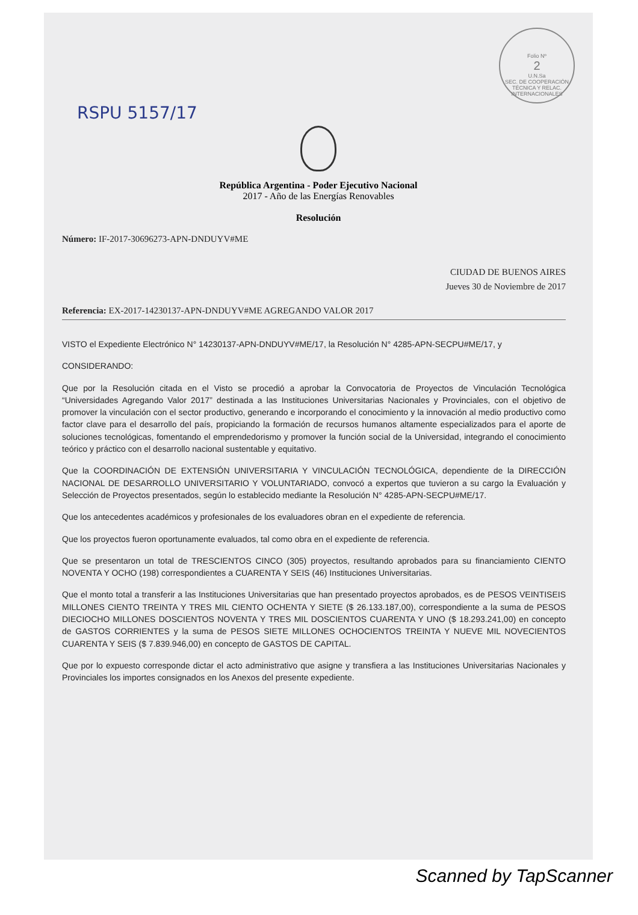Folio Nº
2
U.N.Sa
SEC. DE COOPERACIÓN TÉCNICA Y RELAC. INTERNACIONALES
RSPU 5157/17
República Argentina - Poder Ejecutivo Nacional
2017 - Año de las Energías Renovables
Resolución
Número: IF-2017-30696273-APN-DNDUYV#ME
CIUDAD DE BUENOS AIRES
Jueves 30 de Noviembre de 2017
Referencia: EX-2017-14230137-APN-DNDUYV#ME AGREGANDO VALOR 2017
VISTO el Expediente Electrónico N° 14230137-APN-DNDUYV#ME/17, la Resolución N° 4285-APN-SECPU#ME/17, y
CONSIDERANDO:
Que por la Resolución citada en el Visto se procedió a aprobar la Convocatoria de Proyectos de Vinculación Tecnológica “Universidades Agregando Valor 2017” destinada a las Instituciones Universitarias Nacionales y Provinciales, con el objetivo de promover la vinculación con el sector productivo, generando e incorporando el conocimiento y la innovación al medio productivo como factor clave para el desarrollo del país, propiciando la formación de recursos humanos altamente especializados para el aporte de soluciones tecnológicas, fomentando el emprendedorismo y promover la función social de la Universidad, integrando el conocimiento teórico y práctico con el desarrollo nacional sustentable y equitativo.
Que la COORDINACIÓN DE EXTENSIÓN UNIVERSITARIA Y VINCULACIÓN TECNOLÓGICA, dependiente de la DIRECCIÓN NACIONAL DE DESARROLLO UNIVERSITARIO Y VOLUNTARIADO, convocó a expertos que tuvieron a su cargo la Evaluación y Selección de Proyectos presentados, según lo establecido mediante la Resolución N° 4285-APN-SECPU#ME/17.
Que los antecedentes académicos y profesionales de los evaluadores obran en el expediente de referencia.
Que los proyectos fueron oportunamente evaluados, tal como obra en el expediente de referencia.
Que se presentaron un total de TRESCIENTOS CINCO (305) proyectos, resultando aprobados para su financiamiento CIENTO NOVENTA Y OCHO (198) correspondientes a CUARENTA Y SEIS (46) Instituciones Universitarias.
Que el monto total a transferir a las Instituciones Universitarias que han presentado proyectos aprobados, es de PESOS VEINTISEIS MILLONES CIENTO TREINTA Y TRES MIL CIENTO OCHENTA Y SIETE ($ 26.133.187,00), correspondiente a la suma de PESOS DIECIOCHO MILLONES DOSCIENTOS NOVENTA Y TRES MIL DOSCIENTOS CUARENTA Y UNO ($ 18.293.241,00) en concepto de GASTOS CORRIENTES y la suma de PESOS SIETE MILLONES OCHOCIENTOS TREINTA Y NUEVE MIL NOVECIENTOS CUARENTA Y SEIS ($ 7.839.946,00) en concepto de GASTOS DE CAPITAL.
Que por lo expuesto corresponde dictar el acto administrativo que asigne y transfiera a las Instituciones Universitarias Nacionales y Provinciales los importes consignados en los Anexos del presente expediente.
Scanned by TapScanner